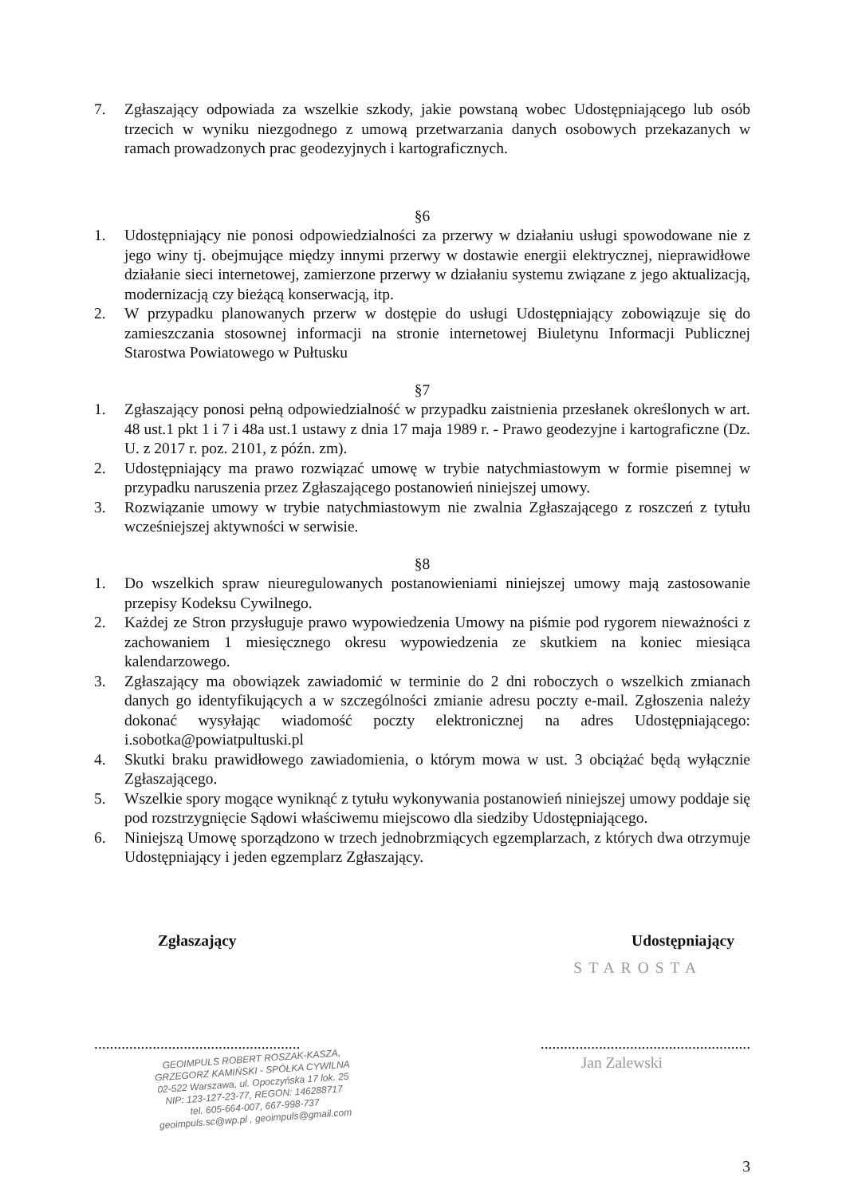7. Zgłaszający odpowiada za wszelkie szkody, jakie powstaną wobec Udostępniającego lub osób trzecich w wyniku niezgodnego z umową przetwarzania danych osobowych przekazanych w ramach prowadzonych prac geodezyjnych i kartograficznych.
§6
1. Udostępniający nie ponosi odpowiedzialności za przerwy w działaniu usługi spowodowane nie z jego winy tj. obejmujące między innymi przerwy w dostawie energii elektrycznej, nieprawidłowe działanie sieci internetowej, zamierzone przerwy w działaniu systemu związane z jego aktualizacją, modernizacją czy bieżącą konserwacją, itp.
2. W przypadku planowanych przerw w dostępie do usługi Udostępniający zobowiązuje się do zamieszczania stosownej informacji na stronie internetowej Biuletynu Informacji Publicznej Starostwa Powiatowego w Pułtusku
§7
1. Zgłaszający ponosi pełną odpowiedzialność w przypadku zaistnienia przesłanek określonych w art. 48 ust.1 pkt 1 i 7 i 48a ust.1 ustawy z dnia 17 maja 1989 r. - Prawo geodezyjne i kartograficzne (Dz. U. z 2017 r. poz. 2101, z późn. zm).
2. Udostępniający ma prawo rozwiązać umowę w trybie natychmiastowym w formie pisemnej w przypadku naruszenia przez Zgłaszającego postanowień niniejszej umowy.
3. Rozwiązanie umowy w trybie natychmiastowym nie zwalnia Zgłaszającego z roszczeń z tytułu wcześniejszej aktywności w serwisie.
§8
1. Do wszelkich spraw nieuregulowanych postanowieniami niniejszej umowy mają zastosowanie przepisy Kodeksu Cywilnego.
2. Każdej ze Stron przysługuje prawo wypowiedzenia Umowy na piśmie pod rygorem nieważności z zachowaniem 1 miesięcznego okresu wypowiedzenia ze skutkiem na koniec miesiąca kalendarzowego.
3. Zgłaszający ma obowiązek zawiadomić w terminie do 2 dni roboczych o wszelkich zmianach danych go identyfikujących a w szczególności zmianie adresu poczty e-mail. Zgłoszenia należy dokonać wysyłając wiadomość poczty elektronicznej na adres Udostępniającego: i.sobotka@powiatpultuski.pl
4. Skutki braku prawidłowego zawiadomienia, o którym mowa w ust. 3 obciążać będą wyłącznie Zgłaszającego.
5. Wszelkie spory mogące wyniknąć z tytułu wykonywania postanowień niniejszej umowy poddaje się pod rozstrzygnięcie Sądowi właściwemu miejscowo dla siedziby Udostępniającego.
6. Niniejszą Umowę sporządzono w trzech jednobrzmiących egzemplarzach, z których dwa otrzymuje Udostępniający i jeden egzemplarz Zgłaszający.
Zgłaszający Udostępniający
STAROSTA
...........................................................................................................
GEOIMPULS ROBERT ROSZAK-KASZA,
GRZEGORZ KAMIŃSKI - SPÓŁKA CYWILNA
02-522 Warszawa, ul. Opoczyńska 17 lok. 25
NIP: 123-127-23-77, REGON: 146288717
tel. 605-664-007, 667-998-737
geoimpuls.sc@wp.pl , geoimpuls@gmail.com
Jan Zalewski
3